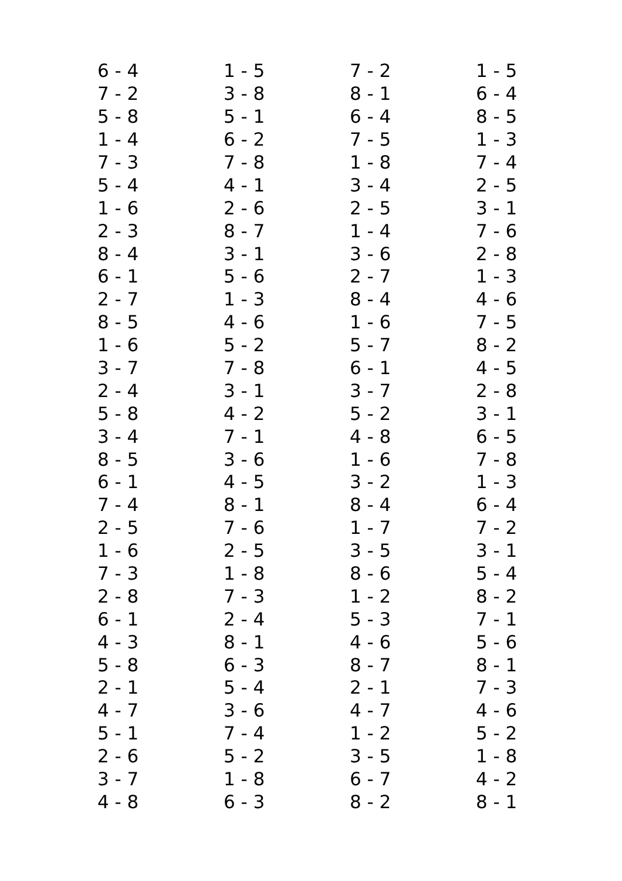| 6 - 4 | 1 - 5 | 7 - 2 | 1 - 5 |
| 7 - 2 | 3 - 8 | 8 - 1 | 6 - 4 |
| 5 - 8 | 5 - 1 | 6 - 4 | 8 - 5 |
| 1 - 4 | 6 - 2 | 7 - 5 | 1 - 3 |
| 7 - 3 | 7 - 8 | 1 - 8 | 7 - 4 |
| 5 - 4 | 4 - 1 | 3 - 4 | 2 - 5 |
| 1 - 6 | 2 - 6 | 2 - 5 | 3 - 1 |
| 2 - 3 | 8 - 7 | 1 - 4 | 7 - 6 |
| 8 - 4 | 3 - 1 | 3 - 6 | 2 - 8 |
| 6 - 1 | 5 - 6 | 2 - 7 | 1 - 3 |
| 2 - 7 | 1 - 3 | 8 - 4 | 4 - 6 |
| 8 - 5 | 4 - 6 | 1 - 6 | 7 - 5 |
| 1 - 6 | 5 - 2 | 5 - 7 | 8 - 2 |
| 3 - 7 | 7 - 8 | 6 - 1 | 4 - 5 |
| 2 - 4 | 3 - 1 | 3 - 7 | 2 - 8 |
| 5 - 8 | 4 - 2 | 5 - 2 | 3 - 1 |
| 3 - 4 | 7 - 1 | 4 - 8 | 6 - 5 |
| 8 - 5 | 3 - 6 | 1 - 6 | 7 - 8 |
| 6 - 1 | 4 - 5 | 3 - 2 | 1 - 3 |
| 7 - 4 | 8 - 1 | 8 - 4 | 6 - 4 |
| 2 - 5 | 7 - 6 | 1 - 7 | 7 - 2 |
| 1 - 6 | 2 - 5 | 3 - 5 | 3 - 1 |
| 7 - 3 | 1 - 8 | 8 - 6 | 5 - 4 |
| 2 - 8 | 7 - 3 | 1 - 2 | 8 - 2 |
| 6 - 1 | 2 - 4 | 5 - 3 | 7 - 1 |
| 4 - 3 | 8 - 1 | 4 - 6 | 5 - 6 |
| 5 - 8 | 6 - 3 | 8 - 7 | 8 - 1 |
| 2 - 1 | 5 - 4 | 2 - 1 | 7 - 3 |
| 4 - 7 | 3 - 6 | 4 - 7 | 4 - 6 |
| 5 - 1 | 7 - 4 | 1 - 2 | 5 - 2 |
| 2 - 6 | 5 - 2 | 3 - 5 | 1 - 8 |
| 3 - 7 | 1 - 8 | 6 - 7 | 4 - 2 |
| 4 - 8 | 6 - 3 | 8 - 2 | 8 - 1 |